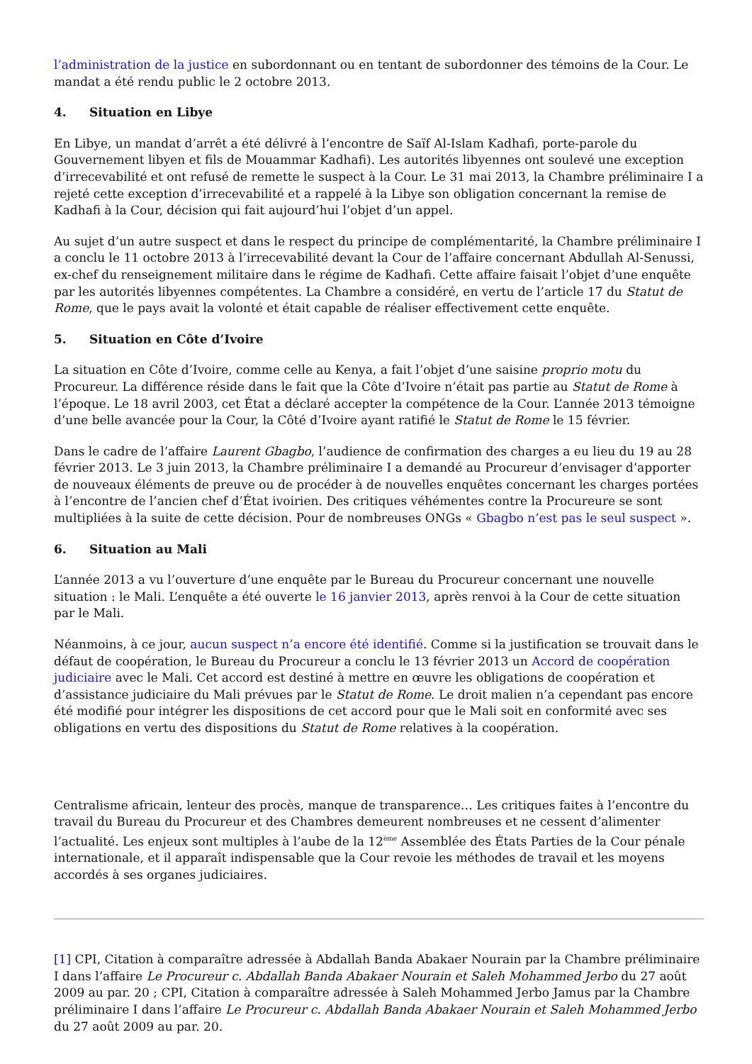l’administration de la justice en subordonnant ou en tentant de subordonner des témoins de la Cour. Le mandat a été rendu public le 2 octobre 2013.
4. Situation en Libye
En Libye, un mandat d’arrêt a été délivré à l’encontre de Saïf Al-Islam Kadhafi, porte-parole du Gouvernement libyen et fils de Mouammar Kadhafi). Les autorités libyennes ont soulevé une exception d’irrecevabilité et ont refusé de remette le suspect à la Cour. Le 31 mai 2013, la Chambre préliminaire I a rejeté cette exception d’irrecevabilité et a rappelé à la Libye son obligation concernant la remise de Kadhafi à la Cour, décision qui fait aujourd’hui l’objet d’un appel.
Au sujet d’un autre suspect et dans le respect du principe de complémentarité, la Chambre préliminaire I a conclu le 11 octobre 2013 à l’irrecevabilité devant la Cour de l’affaire concernant Abdullah Al-Senussi, ex-chef du renseignement militaire dans le régime de Kadhafi. Cette affaire faisait l’objet d’une enquête par les autorités libyennes compétentes. La Chambre a considéré, en vertu de l’article 17 du Statut de Rome, que le pays avait la volonté et était capable de réaliser effectivement cette enquête.
5. Situation en Côte d’Ivoire
La situation en Côte d’Ivoire, comme celle au Kenya, a fait l’objet d’une saisine proprio motu du Procureur. La différence réside dans le fait que la Côte d’Ivoire n’était pas partie au Statut de Rome à l’époque. Le 18 avril 2003, cet État a déclaré accepter la compétence de la Cour. L’année 2013 témoigne d’une belle avancée pour la Cour, la Côté d’Ivoire ayant ratifié le Statut de Rome le 15 février.
Dans le cadre de l’affaire Laurent Gbagbo, l’audience de confirmation des charges a eu lieu du 19 au 28 février 2013. Le 3 juin 2013, la Chambre préliminaire I a demandé au Procureur d’envisager d’apporter de nouveaux éléments de preuve ou de procéder à de nouvelles enquêtes concernant les charges portées à l’encontre de l’ancien chef d’État ivoirien. Des critiques véhémentes contre la Procureure se sont multipliées à la suite de cette décision. Pour de nombreuses ONGs « Gbagbo n’est pas le seul suspect ».
6. Situation au Mali
L’année 2013 a vu l’ouverture d’une enquête par le Bureau du Procureur concernant une nouvelle situation : le Mali. L’enquête a été ouverte le 16 janvier 2013, après renvoi à la Cour de cette situation par le Mali.
Néanmoins, à ce jour, aucun suspect n’a encore été identifié. Comme si la justification se trouvait dans le défaut de coopération, le Bureau du Procureur a conclu le 13 février 2013 un Accord de coopération judiciaire avec le Mali. Cet accord est destiné à mettre en œuvre les obligations de coopération et d’assistance judiciaire du Mali prévues par le Statut de Rome. Le droit malien n’a cependant pas encore été modifié pour intégrer les dispositions de cet accord pour que le Mali soit en conformité avec ses obligations en vertu des dispositions du Statut de Rome relatives à la coopération.
Centralisme africain, lenteur des procès, manque de transparence… Les critiques faites à l’encontre du travail du Bureau du Procureur et des Chambres demeurent nombreuses et ne cessent d’alimenter l’actualité. Les enjeux sont multiples à l’aube de la 12<sup>ème</sup> Assemblée des États Parties de la Cour pénale internationale, et il apparaît indispensable que la Cour revoie les méthodes de travail et les moyens accordés à ses organes judiciaires.
[1] CPI, Citation à comparaître adressée à Abdallah Banda Abakaer Nourain par la Chambre préliminaire I dans l’affaire Le Procureur c. Abdallah Banda Abakaer Nourain et Saleh Mohammed Jerbo du 27 août 2009 au par. 20 ; CPI, Citation à comparaître adressée à Saleh Mohammed Jerbo Jamus par la Chambre préliminaire I dans l’affaire Le Procureur c. Abdallah Banda Abakaer Nourain et Saleh Mohammed Jerbo du 27 août 2009 au par. 20.